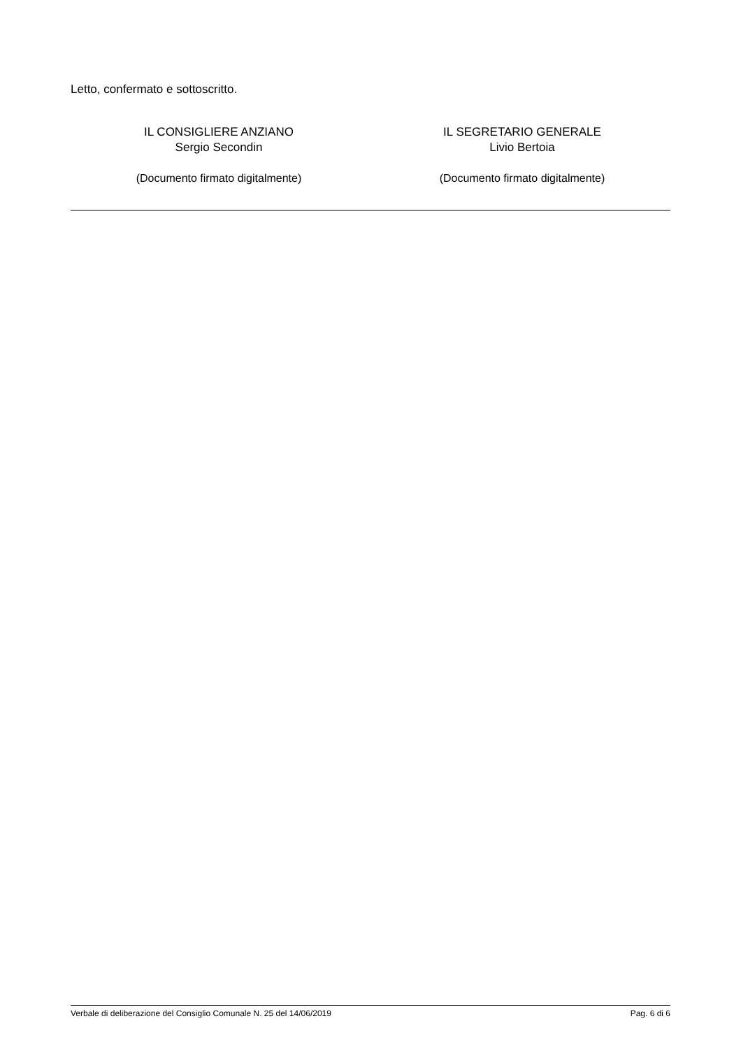Letto, confermato e sottoscritto.
IL CONSIGLIERE ANZIANO
Sergio Secondin
(Documento firmato digitalmente)
IL SEGRETARIO GENERALE
Livio Bertoia
(Documento firmato digitalmente)
Verbale di deliberazione del Consiglio Comunale N. 25 del 14/06/2019 Pag. 6 di 6